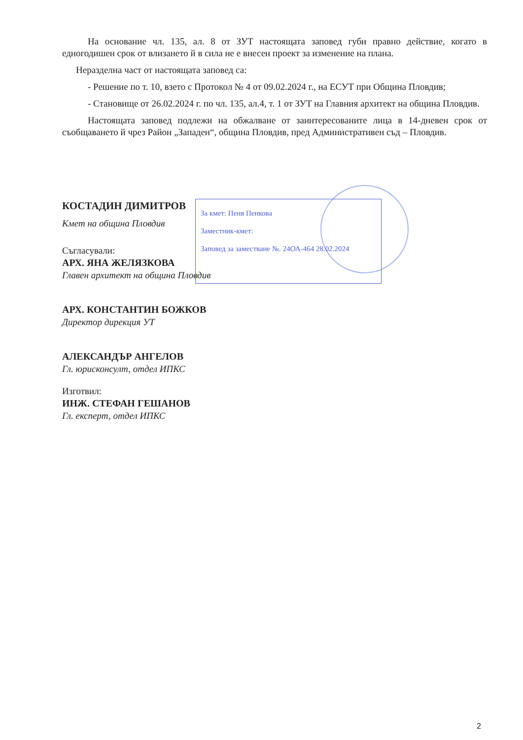За кмет: Пеня Пенкова
Заместник-кмет:
Заповед за заместване №. 24ОА-464 28.02.2024
На основание чл. 135, ал. 8 от ЗУТ настоящата заповед губи правно действие, когато в едногодишен срок от влизането й в сила не е внесен проект за изменение на плана.
Неразделна част от настоящата заповед са:
- Решение по т. 10, взето с Протокол № 4 от 09.02.2024 г., на ЕСУТ при Община Пловдив;
- Становище от 26.02.2024 г. по чл. 135, ал.4, т. 1 от ЗУТ на Главния архитект на община Пловдив.
Настоящата заповед подлежи на обжалване от заинтересованите лица в 14-дневен срок от съобщаването й чрез Район „Западен“, община Пловдив, пред Административен съд – Пловдив.
КОСТАДИН ДИМИТРОВ
Кмет на община Пловдив
Съгласували:
АРХ. ЯНА ЖЕЛЯЗКОВА
Главен архитект на община Пловдив
АРХ. КОНСТАНТИН БОЖКОВ
Директор дирекция УТ
АЛЕКСАНДЪР АНГЕЛОВ
Гл. юрисконсулт, отдел ИПКС
Изготвил:
ИНЖ. СТЕФАН ГЕШАНОВ
Гл. експерт, отдел ИПКС
2